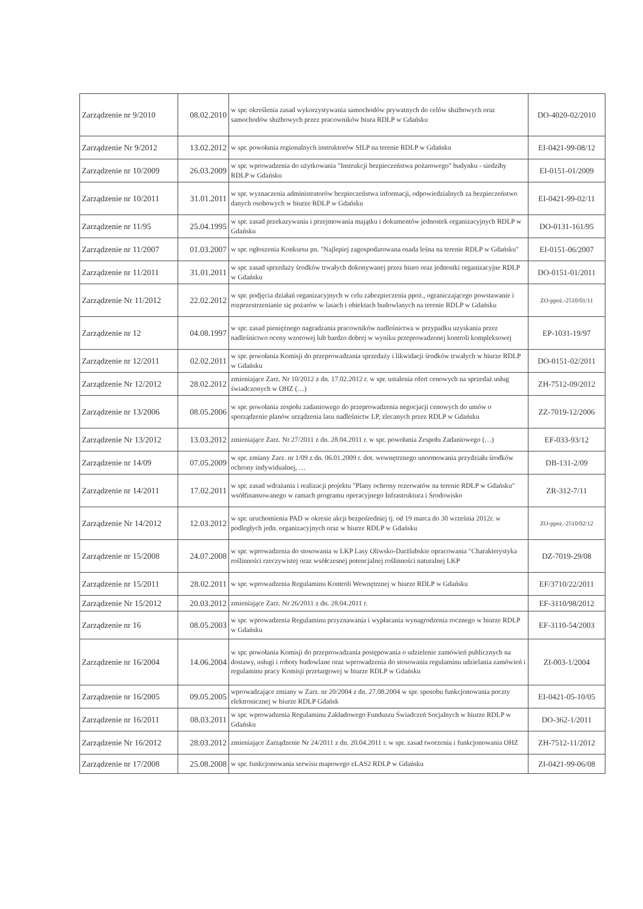| Zarządzenie nr 9/2010 | 08.02.2010 | w spr. określenia zasad wykorzystywania samochodów prywatnych do celów służbowych oraz samochodów służbowych przez pracowników biura RDLP w Gdańsku | DO-4020-02/2010 |
| Zarządzenie Nr 9/2012 | 13.02.2012 | w spr. powołania regionalnych instruktorów SILP na terenie RDLP w Gdańsku | EI-0421-99-08/12 |
| Zarządzenie nr 10/2009 | 26.03.2009 | w spr. wprowadzenia do użytkowania "Instrukcji bezpieczeństwa pożarowego" budynku - siedziby RDLP w Gdańsku | EI-0151-01/2009 |
| Zarządzenie nr 10/2011 | 31.01.2011 | w spr. wyznaczenia administratorów bezpieczeństwa informacji, odpowiedzialnych za bezpieczeństwo danych osobowych w biurze RDLP w Gdańsku | EI-0421-99-02/11 |
| Zarządzenie nr 11/95 | 25.04.1995 | w spr. zasad przekazywania i przejmowania majątku i dokumentów jednostek organizacyjnych RDLP w Gdańsku | DO-0131-161/95 |
| Zarządzenie nr 11/2007 | 01.03.2007 | w spr. ogłoszenia Konkursu pn. "Najlepiej zagospodarowana osada leśna na terenie RDLP w Gdańsku" | EI-0151-06/2007 |
| Zarządzenie nr 11/2011 | 31.01.2011 | w spr. zasad sprzedaży środków trwałych dokonywanej przez biuro oraz jednostki organizacyjne RDLP w Gdańsku | DO-0151-01/2011 |
| Zarządzenie Nr 11/2012 | 22.02.2012 | w spr. podjęcia działań organizacyjnych w celu zabezpieczenia ppoż., ograniczającego powstawanie i rozprzestrzenianie się pożarów w lasach i obiektach budowlanych na terenie RDLP w Gdańsku | ZO-ppoż.-2510/01/11 |
| Zarządzenie nr 12 | 04.08.1997 | w spr. zasad pieniężnego nagradzania pracowników nadleśnictwa w przypadku uzyskania przez nadleśnictwo oceny wzorowej lub bardzo dobrej w wyniku przeprowadzonej kontroli kompleksowej | EP-1031-19/97 |
| Zarządzenie nr 12/2011 | 02.02.2011 | w spr. powołania Komisji do przeprowadzania sprzedaży i likwidacji środków trwałych w biurze RDLP w Gdańsku | DO-0151-02/2011 |
| Zarządzenie Nr 12/2012 | 28.02.2012 | zmieniające Zarz. Nr 10/2012 z dn. 17.02.2012 r. w spr. ustalenia ofert cenowych na sprzedaż usług świadczonych w OHZ (…) | ZH-7512-09/2012 |
| Zarządzenie nr 13/2006 | 08.05.2006 | w spr. powołania zespołu zadaniowego do przeprowadzenia negocjacji cenowych do umów o sporządzenie planów urządzenia lasu nadleśnictw LP, zlecanych przez RDLP w Gdańsku | ZZ-7019-12/2006 |
| Zarządzenie Nr 13/2012 | 13.03.2012 | zmieniające Zarz. Nr 27/2011 z dn. 28.04.2011 r. w spr. powołania Zespołu Zadaniowego (…) | EF-033-93/12 |
| Zarządzenie nr 14/09 | 07.05.2009 | w spr. zmiany Zarz. nr 1/09 z dn. 06.01.2009 r. dot. wewnętrznego unormowania przydziału środków ochrony indywidualnej, … | DB-131-2/09 |
| Zarządzenie nr 14/2011 | 17.02.2011 | w spr. zasad wdrażania i realizacji projektu "Plany ochrony rezerwatów na terenie RDLP w Gdańsku" wsółfinansowanego w ramach programu operacyjnego Infrastruktura i Środowisko | ZR-312-7/11 |
| Zarządzenie Nr 14/2012 | 12.03.2012 | w spr. uruchomienia PAD w okresie akcji bezpośredniej tj. od 19 marca do 30 września 2012r. w podległych jedn. organizacyjnych oraz w biurze RDLP w Gdańsku | ZO-ppoż.-2510/02/12 |
| Zarządzenie nr 15/2008 | 24.07.2008 | w spr. wprowadzenia do stosowania w LKP Lasy Oliwsko-Darżlubskie opracowania "Charakterystyka roślinności rzeczywistej oraz wsółczesnej potencjalnej roślinności naturalnej LKP | DZ-7019-29/08 |
| Zarządzenie nr 15/2011 | 28.02.2011 | w spr. wprowadzenia Regulaminu Kontroli Wewnętrznej w biurze RDLP w Gdańsku | EF/3710/22/2011 |
| Zarządzenie Nr 15/2012 | 20.03.2012 | zmieniające Zarz. Nr 26/2011 z dn. 28.04.2011 r. | EF-3110/98/2012 |
| Zarządzenie nr 16 | 08.05.2003 | w spr. wprowadzenia Regulaminu przyznawania i wypłacania wynagrodzenia rocznego w biurze RDLP w Gdańsku | EF-3110-54/2003 |
| Zarządzenie nr 16/2004 | 14.06.2004 | w spr. powołania Komisji do przeprowadzania postępowania o udzielenie zamówień publicznych na dostawy, usługi i roboty budowlane oraz wprowadzenia do stosowania regulaminu udzielania zamówień i regulaminu pracy Komisji przetargowej w biurze RDLP w Gdańsku | ZI-003-1/2004 |
| Zarządzenie nr 16/2005 | 09.05.2005 | wprowadzające zmiany w Zarz. nr 20/2004 z dn. 27.08.2004 w spr. sposobu funkcjonowania poczty elektronicznej w biurze RDLP Gdańsk | EI-0421-05-10/05 |
| Zarządzenie nr 16/2011 | 08.03.2011 | w spr. wprowadzenia Regulaminu Zakładowego Funduszu Świadczeń Socjalnych w biurze RDLP w Gdańsku | DO-362-1/2011 |
| Zarządzenie Nr 16/2012 | 28.03.2012 | zmieniające Zarządzenie Nr 24/2011 z dn. 20.04.2011 r. w spr. zasad tworzenia i funkcjonowania OHZ | ZH-7512-11/2012 |
| Zarządzenie nr 17/2008 | 25.08.2008 | w spr. funkcjonowania serwisu mapowego eLAS2 RDLP w Gdańsku | ZI-0421-99-06/08 |